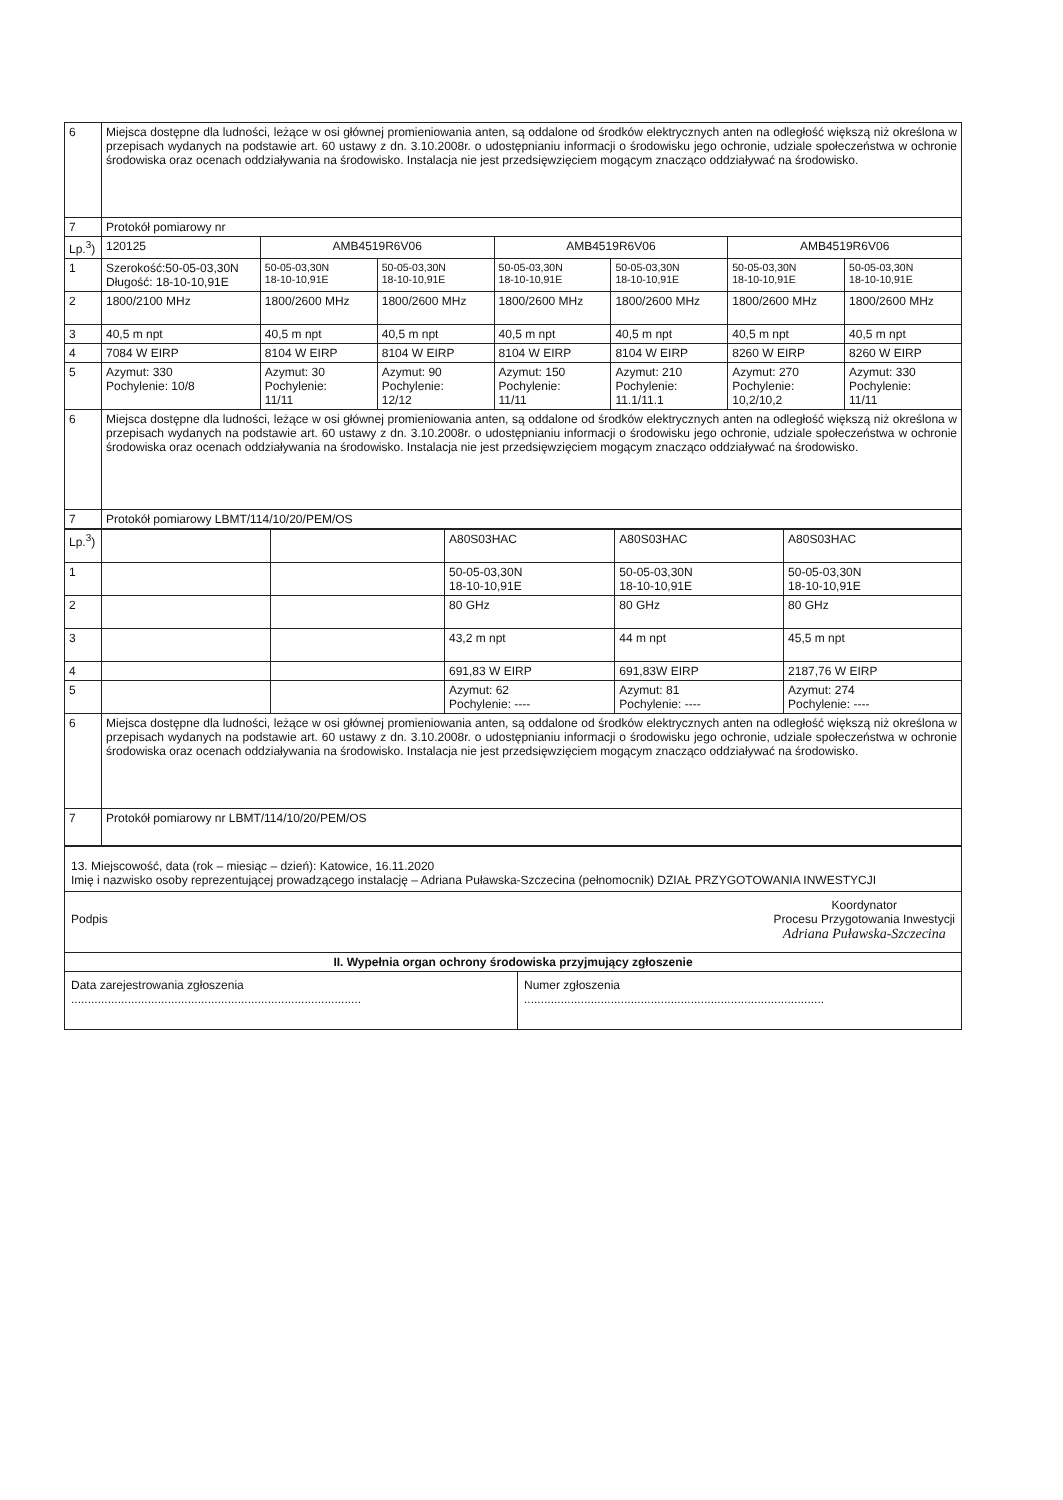| 6 | Miejsca dostępne dla ludności, leżące w osi głównej promieniowania anten, są oddalone od środków elektrycznych anten na odległość większą niż określona w przepisach wydanych na podstawie art. 60 ustawy z dn. 3.10.2008r. o udostępnianiu informacji o środowisku jego ochronie, udziale społeczeństwa w ochronie środowiska oraz ocenach oddziaływania na środowisko. Instalacja nie jest przedsięwzięciem mogącym znacząco oddziaływać na środowisko. | | | | | | |
| 7 | Protokół pomiarowy nr | | | | | | |
| Lp.<sup>3</sup>) | 120125 | AMB4519R6V06 | | AMB4519R6V06 | | AMB4519R6V06 | |
| 1 | Szerokość:50-05-03,30N Długość: 18-10-10,91E | 50-05-03,30N 18-10-10,91E | 50-05-03,30N 18-10-10,91E | 50-05-03,30N 18-10-10,91E | 50-05-03,30N 18-10-10,91E | 50-05-03,30N 18-10-10,91E | 50-05-03,30N 18-10-10,91E |
| 2 | 1800/2100 MHz | 1800/2600 MHz | 1800/2600 MHz | 1800/2600 MHz | 1800/2600 MHz | 1800/2600 MHz | 1800/2600 MHz |
| 3 | 40,5 m npt | 40,5 m npt | 40,5 m npt | 40,5 m npt | 40,5 m npt | 40,5 m npt | 40,5 m npt |
| 4 | 7084 W EIRP | 8104 W EIRP | 8104 W EIRP | 8104 W EIRP | 8104 W EIRP | 8260 W EIRP | 8260 W EIRP |
| 5 | Azymut: 330 Pochylenie: 10/8 | Azymut: 30 Pochylenie: 11/11 | Azymut: 90 Pochylenie: 12/12 | Azymut: 150 Pochylenie: 11/11 | Azymut: 210 Pochylenie: 11.1/11.1 | Azymut: 270 Pochylenie: 10,2/10,2 | Azymut: 330 Pochylenie: 11/11 |
| 6 | Miejsca dostępne dla ludności, leżące w osi głównej promieniowania anten, są oddalone od środków elektrycznych anten na odległość większą niż określona w przepisach wydanych na podstawie art. 60 ustawy z dn. 3.10.2008r. o udostępnianiu informacji o środowisku jego ochronie, udziale społeczeństwa w ochronie środowiska oraz ocenach oddziaływania na środowisko. Instalacja nie jest przedsięwzięciem mogącym znacząco oddziaływać na środowisko. | | | | | | |
| 7 | Protokół pomiarowy LBMT/114/10/20/PEM/OS | | | | | | |
| Lp.<sup>3</sup>) | | | A80S03HAC | A80S03HAC | A80S03HAC |
| 1 | | | 50-05-03,30N 18-10-10,91E | 50-05-03,30N 18-10-10,91E | 50-05-03,30N 18-10-10,91E |
| 2 | | | 80 GHz | 80 GHz | 80 GHz |
| 3 | | | 43,2 m npt | 44 m npt | 45,5 m npt |
| 4 | | | 691,83 W EIRP | 691,83W EIRP | 2187,76 W EIRP |
| 5 | | | Azymut: 62 Pochylenie: ---- | Azymut: 81 Pochylenie: ---- | Azymut: 274 Pochylenie: ---- |
| 6 | Miejsca dostępne dla ludności, leżące w osi głównej promieniowania anten, są oddalone od środków elektrycznych anten na odległość większą niż określona w przepisach wydanych na podstawie art. 60 ustawy z dn. 3.10.2008r. o udostępnianiu informacji o środowisku jego ochronie, udziale społeczeństwa w ochronie środowiska oraz ocenach oddziaływania na środowisko. Instalacja nie jest przedsięwzięciem mogącym znacząco oddziaływać na środowisko. | | | | |
| 7 | Protokół pomiarowy nr LBMT/114/10/20/PEM/OS | | | | |
| 13. Miejscowość, data (rok – miesiąc – dzień): Katowice, 16.11.2020 Imię i nazwisko osoby reprezentującej prowadzącego instalację – Adriana Puławska-Szczecina (pełnomocnik) DZIAŁ PRZYGOTOWANIA INWESTYCJI | |
| Koordynator Procesu Przygotowania Inwestycji Adriana Puławska-Szczecina Podpis | |
| II. Wypełnia organ ochrony środowiska przyjmujący zgłoszenie | |
| Data zarejestrowania zgłoszenia ....................................................................................... | Numer zgłoszenia .......................................................................................... |